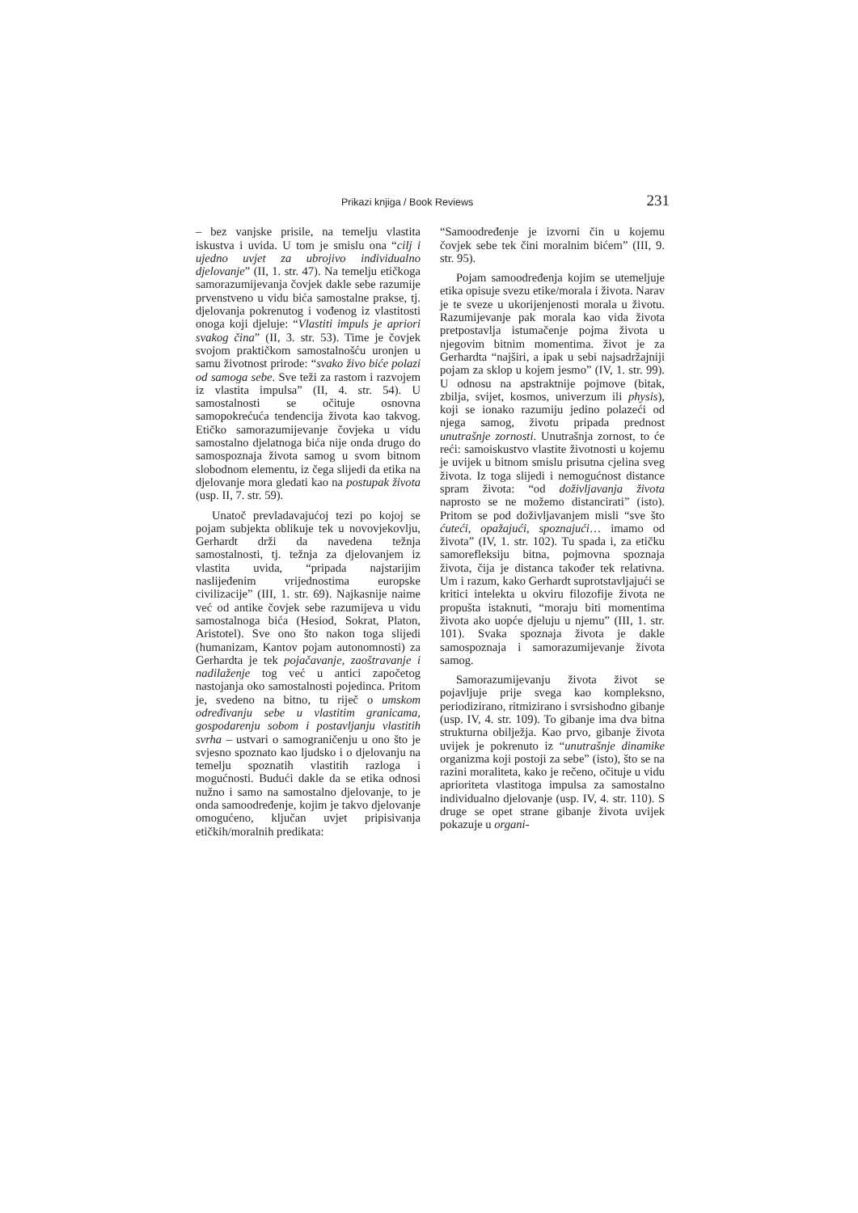Prikazi knjiga / Book Reviews 231
– bez vanjske prisile, na temelju vlastita iskustva i uvida. U tom je smislu ona “cilj i ujedno uvjet za ubrojivo individualno djelovanje” (II, 1. str. 47). Na temelju etičkoga samorazumijevanja čovjek dakle sebe razumije prvenstveno u vidu bića samostalne prakse, tj. djelovanja pokrenutog i vođenog iz vlastitosti onoga koji djeluje: “Vlastiti impuls je apriori svakog čina” (II, 3. str. 53). Time je čovjek svojom praktičkom samostalnošću uronjen u samu životnost prirode: “svako živo biće polazi od samoga sebe. Sve teži za rastom i razvojem iz vlastita impulsa” (II, 4. str. 54). U samostalnosti se očituje osnovna samopokrećuća tendencija života kao takvog. Etičko samorazumijevanje čovjeka u vidu samostalno djelatnoga bića nije onda drugo do samospoznaja života samog u svom bitnom slobodnom elementu, iz čega slijedi da etika na djelovanje mora gledati kao na postupak života (usp. II, 7. str. 59).
Unatoč prevladavajućoj tezi po kojoj se pojam subjekta oblikuje tek u novovjekovlju, Gerhardt drži da navedena težnja samostalnosti, tj. težnja za djelovanjem iz vlastita uvida, “pripada najstarijim naslijeđenim vrijednostima europske civilizacije” (III, 1. str. 69). Najkasnije naime već od antike čovjek sebe razumijeva u vidu samostalnoga bića (Hesiod, Sokrat, Platon, Aristotel). Sve ono što nakon toga slijedi (humanizam, Kantov pojam autonomnosti) za Gerhardta je tek pojačavanje, zaoštravanje i nadilaženje tog već u antici započetog nastojanja oko samostalnosti pojedinca. Pritom je, svedeno na bitno, tu riječ o umskom određivanju sebe u vlastitim granicama, gospodarenju sobom i postavljanju vlastitih svrha – ustvari o samograničenju u ono što je svjesno spoznato kao ljudsko i o djelovanju na temelju spoznatih vlastitih razloga i mogućnosti. Budući dakle da se etika odnosi nužno i samo na samostalno djelovanje, to je onda samoodređenje, kojim je takvo djelovanje omogućeno, ključan uvjet pripisivanja etičkih/moralnih predikata:
“Samoodređenje je izvorni čin u kojemu čovjek sebe tek čini moralnim bićem” (III, 9. str. 95).
Pojam samoodređenja kojim se utemeljuje etika opisuje svezu etike/morala i života. Narav je te sveze u ukorijenjenosti morala u životu. Razumijevanje pak morala kao vida života pretpostavlja istumačenje pojma života u njegovim bitnim momentima. život je za Gerhardta “najširi, a ipak u sebi najsadržajniji pojam za sklop u kojem jesmo” (IV, 1. str. 99). U odnosu na apstraktnije pojmove (bitak, zbilja, svijet, kosmos, univerzum ili physis), koji se ionako razumiju jedino polazeći od njega samog, životu pripada prednost unutrašnje zornosti. Unutrašnja zornost, to će reći: samoiskustvo vlastite životnosti u kojemu je uvijek u bitnom smislu prisutna cjelina sveg života. Iz toga slijedi i nemogućnost distance spram života: “od doživljavanja života naprosto se ne možemo distancirati” (isto). Pritom se pod doživljavanjem misli “sve što ćuteći, opažajući, spoznajući… imamo od života” (IV, 1. str. 102). Tu spada i, za etičku samorefleksiju bitna, pojmovna spoznaja života, čija je distanca također tek relativna. Um i razum, kako Gerhardt suprotstavljajući se kritici intelekta u okviru filozofije života ne propušta istaknuti, “moraju biti momentima života ako uopće djeluju u njemu” (III, 1. str. 101). Svaka spoznaja života je dakle samospoznaja i samorazumijevanje života samog.
Samorazumijevanju života život se pojavljuje prije svega kao kompleksno, periodizirano, ritmizirano i svrsishodno gibanje (usp. IV, 4. str. 109). To gibanje ima dva bitna strukturna obilježja. Kao prvo, gibanje života uvijek je pokrenuto iz “unutrašnje dinamike organizma koji postoji za sebe” (isto), što se na razini moraliteta, kako je rečeno, očituje u vidu aprioriteta vlastitoga impulsa za samostalno individualno djelovanje (usp. IV, 4. str. 110). S druge se opet strane gibanje života uvijek pokazuje u organi-